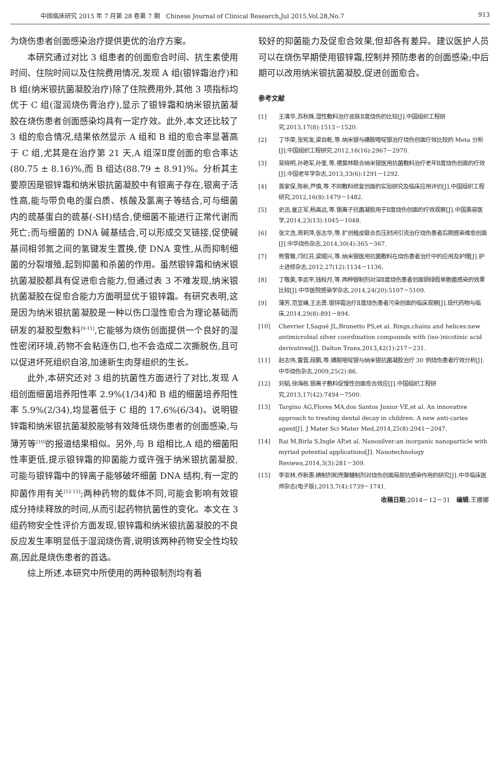中国临床研究 2015 年 7 月第 28 卷第 7 期　Chinese Journal of Clinical Research,Jul 2015,Vol.28,No.7 913
为烧伤患者创面感染治疗提供更优的治疗方案。
本研究通过对比 3 组患者的创面愈合时间、抗生素使用时间、住院时间以及住院费用情况,发现 A 组(银锌霜治疗)和 B 组(纳米银抗菌凝胶治疗)除了住院费用外,其他 3 项指标均优于 C 组(湿润烧伤膏治疗),显示了银锌霜和纳米银抗菌凝胶在烧伤患者创面感染均具有一定疗效。此外,本文还比较了 3 组的愈合情况,结果依然显示 A 组和 B 组的愈合率显著高于 C 组,尤其是在治疗第 21 天,A 组深Ⅱ度创面的愈合率达(80.75 ± 8.16)%,而 B 组达(88.79 ± 8.91)%。分析其主要原因是银锌霜和纳米银抗菌凝胶中有银离子存在,银离子活性高,能与带负电的蛋白质、核酸及氯离子等结合,可与细菌内的巯基蛋白的巯基(-SH)结合,使细菌不能进行正常代谢而死亡;而与细菌的 DNA 碱基结合,可以形成交叉链接,促使碱基间相邻氮之间的氢键发生置换,使 DNA 变性,从而抑制细菌的分裂增殖,起到抑菌和杀菌的作用。虽然银锌霜和纳米银抗菌凝胶都具有促进愈合能力,但通过表 3 不难发现,纳米银抗菌凝胶在促愈合能力方面明显优于银锌霜。有研究表明,这是因为纳米银抗菌凝胶是一种以伤口湿性愈合为理论基础而研发的凝胶型敷料<sup>[9-11]</sup>,它能够为烧伤创面提供一个良好的湿性密闭环境,药物不会粘连伤口,也不会造成二次撕脱伤,且可以促进坏死组织自溶,加速新生肉芽组织的生长。
此外,本研究还对 3 组的抗菌性方面进行了对比,发现 A 组创面细菌培养阳性率 2.9%(1/34)和 B 组的细菌培养阳性率 5.9%(2/34),均显著低于 C 组的 17.6%(6/34)。说明银锌霜和纳米银抗菌凝胶能够有效降低烧伤患者的创面感染,与薄芳等<sup>[10]</sup>的报道结果相似。另外,与 B 组相比,A 组的细菌阳性率更低,提示银锌霜的抑菌能力或许强于纳米银抗菌凝胶,可能与银锌霜中的锌离子能够破坏细菌 DNA 结构,有一定的抑菌作用有关<sup>[12-15]</sup>;两种药物的载体不同,可能会影响有效银成分持续释放的时间,从而引起药物抗菌性的变化。本文在 3 组药物安全性评价方面发现,银锌霜和纳米银抗菌凝胶的不良反应发生率明显低于湿润烧伤膏,说明该两种药物安全性均较高,因此是烧伤患者的首选。
综上所述,本研究中所使用的两种银制剂均有着
较好的抑菌能力及促愈合效果,但却各有差异。建议医护人员可以在烧伤早期使用银锌霜,控制并预防患者的创面感染;中后期可以改用纳米银抗菌凝胶,促进创面愈合。
参考文献
[1] 王清华,苏秋姝.湿性敷料治疗皮肤Ⅱ度烧伤的比较[J].中国组织工程研究,2013,17(8):1513－1520.
[2] 丁华荣,张宪发,梁自乾,等.纳米银与磺胺嘧啶银治疗烧伤创面疗效比较的 Meta 分析[J].中国组织工程研究,2012,16(16):2967－2970.
[3] 吴晓明,孙艳军,孙奎,等.德莫林联合纳米银医用抗菌敷料治疗老年Ⅱ度烧伤创面的疗效[J].中国老年学杂志,2013,33(6):1291－1292.
[4] 首家保,陈彬,芦慎,等.不同敷料修复创面的实验研究及临床应用评价[J].中国组织工程研究,2012,16(8):1479－1482.
[5] 史迅,崔正军,杨高远,等.银离子抗菌凝胶用于Ⅱ度烧伤创面的疗效观察[J].中国美容医学,2014,23(13):1045－1048.
[6] 张文浩,周莉萍,张志华,等.扩创植皮联合负压封闭引流治疗烧伤患者后期感染难愈创面[J].中华烧伤杂志,2014,30(4):365－367.
[7] 熊雪蓉,邝红芬,梁顺兴,等.纳米银医用抗菌敷料在烧伤患者治疗中的应用及护理[J].护士进修杂志,2012,27(12):1134－1136.
[8] 丁敬美,李武平,钱皎月,等.两种银制剂对深Ⅱ度烧伤患者创面铜绿假单胞菌感染的效果比较[J].中华医院感染学杂志,2014,24(20):5107－5109.
[9] 薄芳,范宜峰,王志勇.银锌霜治疗Ⅱ度烧伤患者污染创面的临床观察[J].现代药物与临床,2014,29(8):891－894.
[10] Chevrier I,Sagué JL,Brunetto PS,et al. Rings,chains and helices:new antimicrobial silver coordination compounds with (iso-)nicotinic acid derivatives[J]. Dalton Trans,2013,42(1):217－231.
[11] 赵志伟,雷晋,段鹏,等.磺胺嘧啶银与纳米银抗菌凝胶治疗 30 例烧伤患者疗效分析[J].中华烧伤杂志,2009,25(2):86.
[12] 刘韬,徐海栋.银离子敷料促慢性创面愈合效应[J].中国组织工程研究,2013,17(42):7494－7500.
[13] Targino AG,Flores MA,dos Santos Junior VE,et al. An innovative approach to treating dental decay in children. A new anti-caries agent[J]. J Mater Sci Mater Med,2014,25(8):2041－2047.
[14] Rai M,Birla S,Ingle AP,et al. Nanosilver:an inorganic nanoparticle with myriad potential applications[J]. Nanotechnology Reviews,2014,3(3):281－309.
[15] 李亚林,乔新惠.碘制剂和壳聚糖制剂对烧伤创面局部抗感染作用的研究[J].中华临床医师杂志(电子版),2013,7(4):1739－1741.
收稿日期:2014－12－31　编辑:王娜娜